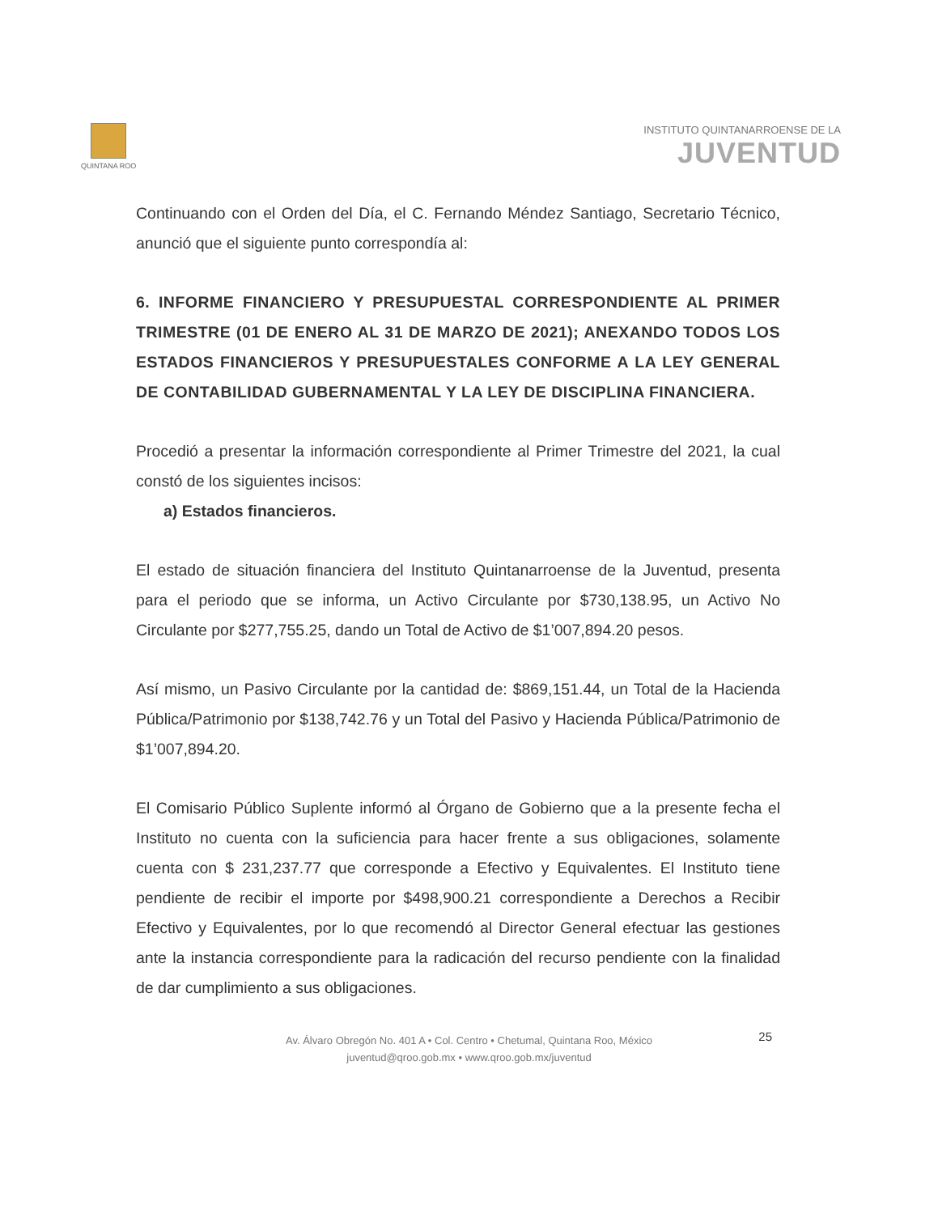QUINTANA ROO
INSTITUTO QUINTANARROENSE DE LA
JUVENTUD
Continuando con el Orden del Día, el C. Fernando Méndez Santiago, Secretario Técnico, anunció que el siguiente punto correspondía al:
6. INFORME FINANCIERO Y PRESUPUESTAL CORRESPONDIENTE AL PRIMER TRIMESTRE (01 DE ENERO AL 31 DE MARZO DE 2021); ANEXANDO TODOS LOS ESTADOS FINANCIEROS Y PRESUPUESTALES CONFORME A LA LEY GENERAL DE CONTABILIDAD GUBERNAMENTAL Y LA LEY DE DISCIPLINA FINANCIERA.
Procedió a presentar la información correspondiente al Primer Trimestre del 2021, la cual constó de los siguientes incisos:
a) Estados financieros.
El estado de situación financiera del Instituto Quintanarroense de la Juventud, presenta para el periodo que se informa, un Activo Circulante por $730,138.95, un Activo No Circulante por $277,755.25, dando un Total de Activo de $1’007,894.20 pesos.
Así mismo, un Pasivo Circulante por la cantidad de: $869,151.44, un Total de la Hacienda Pública/Patrimonio por $138,742.76 y un Total del Pasivo y Hacienda Pública/Patrimonio de $1’007,894.20.
El Comisario Público Suplente informó al Órgano de Gobierno que a la presente fecha el Instituto no cuenta con la suficiencia para hacer frente a sus obligaciones, solamente cuenta con $ 231,237.77 que corresponde a Efectivo y Equivalentes. El Instituto tiene pendiente de recibir el importe por $498,900.21 correspondiente a Derechos a Recibir Efectivo y Equivalentes, por lo que recomendó al Director General efectuar las gestiones ante la instancia correspondiente para la radicación del recurso pendiente con la finalidad de dar cumplimiento a sus obligaciones.
Av. Álvaro Obregón No. 401 A • Col. Centro • Chetumal, Quintana Roo, México
juventud@qroo.gob.mx • www.qroo.gob.mx/juventud
25